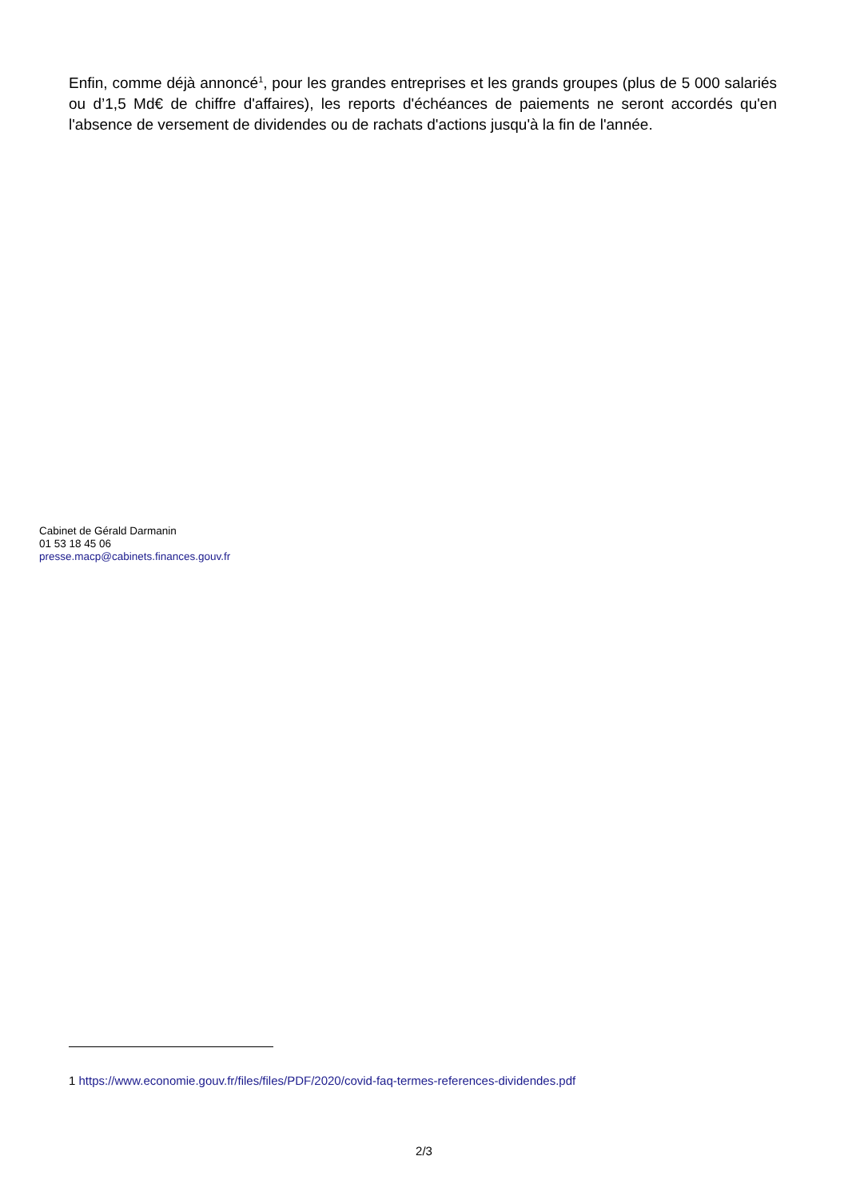Enfin, comme déjà annoncé<sup>1</sup>, pour les grandes entreprises et les grands groupes (plus de 5 000 salariés ou d’1,5 Md€ de chiffre d'affaires), les reports d'échéances de paiements ne seront accordés qu'en l'absence de versement de dividendes ou de rachats d'actions jusqu'à la fin de l'année.
Cabinet de Gérald Darmanin
01 53 18 45 06
presse.macp@cabinets.finances.gouv.fr
1 https://www.economie.gouv.fr/files/files/PDF/2020/covid-faq-termes-references-dividendes.pdf
2/3